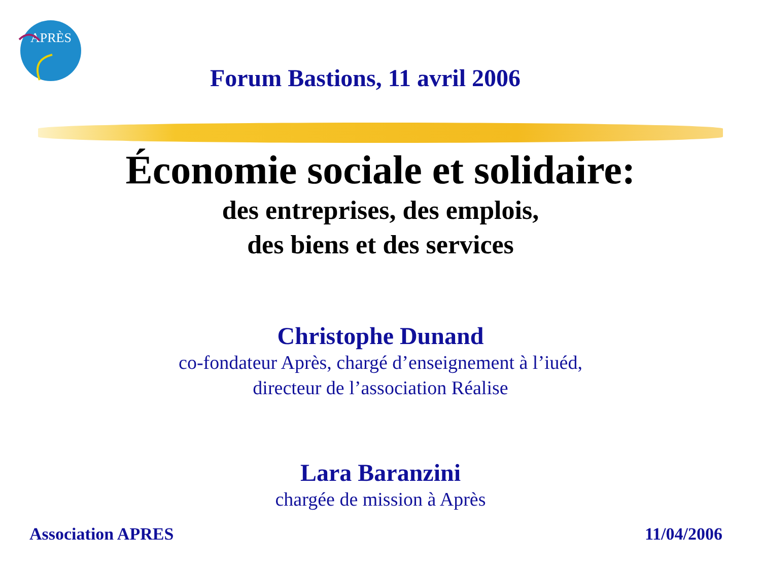APRÈS
Forum Bastions, 11 avril 2006
Économie sociale et solidaire:
des entreprises, des emplois,
des biens et des services
Christophe Dunand
co-fondateur Après, chargé d’enseignement à l’iuéd,
directeur de l’association Réalise
Lara Baranzini
chargée de mission à Après
Association APRES 11/04/2006